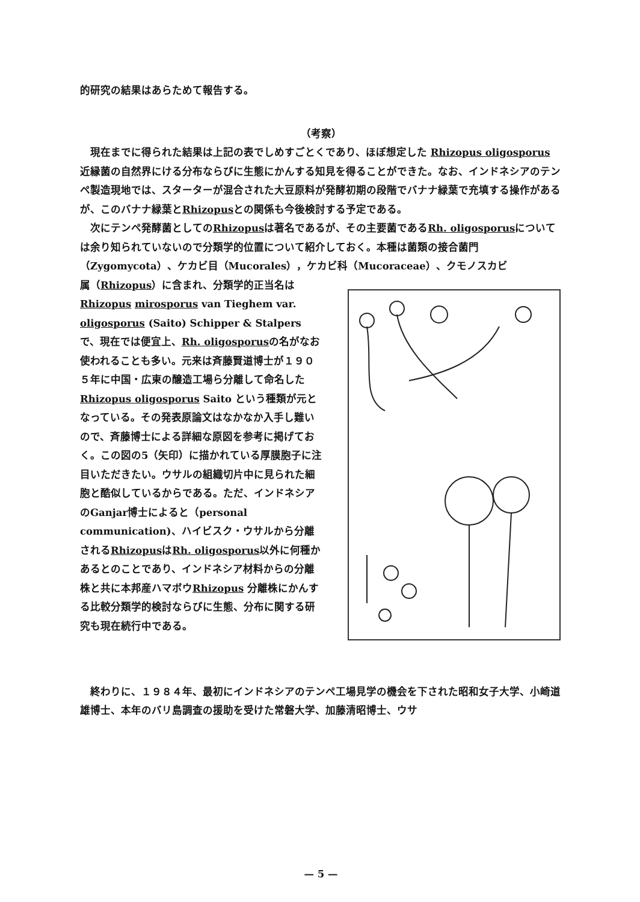的研究の結果はあらためて報告する。
（考察）
　現在までに得られた結果は上記の表でしめすごとくであり、ほぼ想定した Rhizopus oligosporus 近縁菌の自然界にける分布ならびに生態にかんする知見を得ることができた。なお、インドネシアのテンペ製造現地では、スターターが混合された大豆原料が発酵初期の段階でバナナ緑葉で充填する操作があるが、このバナナ緑葉とRhizopusとの関係も今後検討する予定である。
　次にテンペ発酵菌としてのRhizopusは著名であるが、その主要菌であるRh. oligosporusについては余り知られていないので分類学的位置について紹介しておく。本種は菌類の接合菌門（Zygomycota）、ケカビ目（Mucorales），ケカビ科（Mucoraceae）、クモノスカビ
属（Rhizopus）に含まれ、分類学的正当名は Rhizopus mirosporus van Tieghem var. oligosporus (Saito) Schipper & Stalpers で、現在では便宜上、Rh. oligosporusの名がなお使われることも多い。元来は斉藤賢道博士が１９０５年に中国・広東の醸造工場ら分離して命名した Rhizopus oligosporus Saito という種類が元となっている。その発表原論文はなかなか入手し難いので、斉藤博士による詳細な原図を参考に掲げておく。この図の5（矢印）に描かれている厚膜胞子に注目いただきたい。ウサルの組織切片中に見られた細胞と酷似しているからである。ただ、インドネシアのGanjar博士によると（personal communication)、ハイビスク・ウサルから分離されるRhizopusはRh. oligosporus以外に何種かあるとのことであり、インドネシア材料からの分離株と共に本邦産ハマボウRhizopus 分離株にかんする比較分類学的検討ならびに生態、分布に関する研究も現在続行中である。
　終わりに、１９８４年、最初にインドネシアのテンペ工場見学の機会を下された昭和女子大学、小崎道雄博士、本年のバリ島調査の援助を受けた常磐大学、加藤清昭博士、ウサ
— 5 —